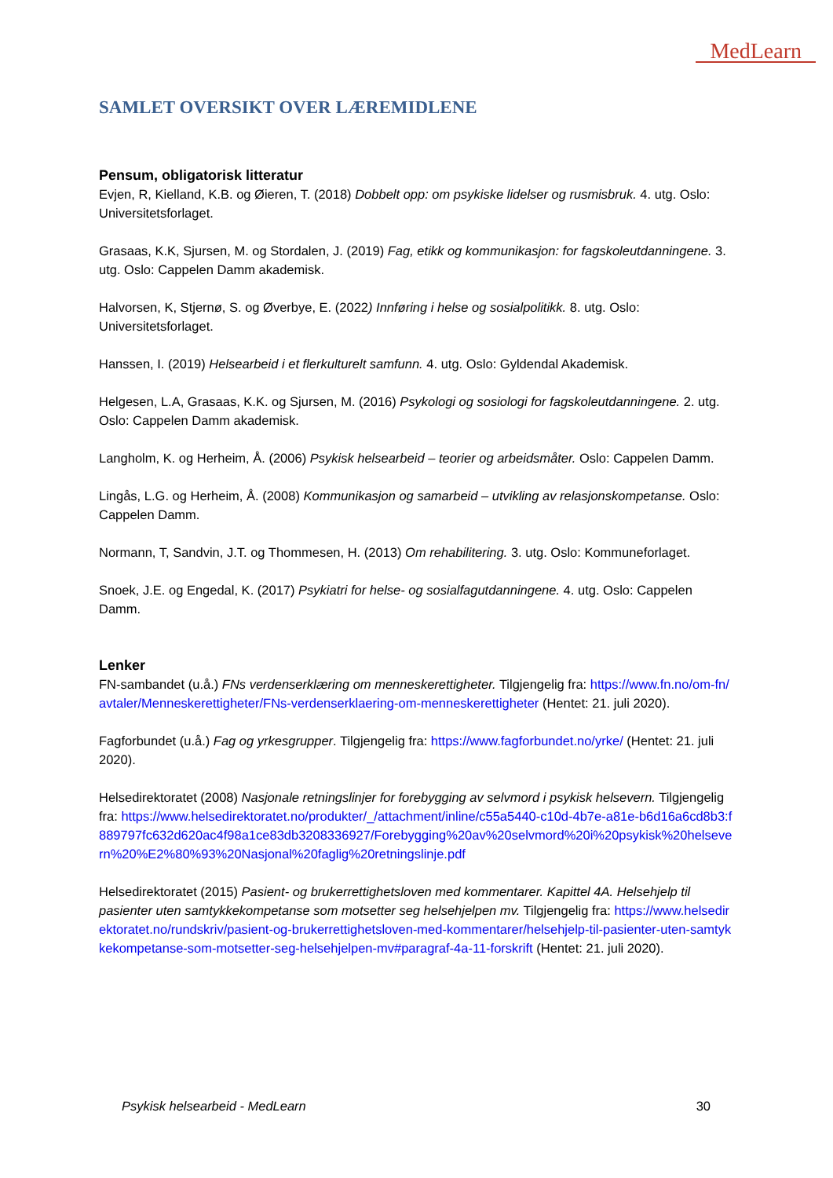MedLearn
SAMLET OVERSIKT OVER LÆREMIDLENE
Pensum, obligatorisk litteratur
Evjen, R, Kielland, K.B. og Øieren, T. (2018) Dobbelt opp: om psykiske lidelser og rusmisbruk. 4. utg. Oslo: Universitetsforlaget.
Grasaas, K.K, Sjursen, M. og Stordalen, J. (2019) Fag, etikk og kommunikasjon: for fagskoleutdanningene. 3. utg. Oslo: Cappelen Damm akademisk.
Halvorsen, K, Stjernø, S. og Øverbye, E. (2022) Innføring i helse og sosialpolitikk. 8. utg. Oslo: Universitetsforlaget.
Hanssen, I. (2019) Helsearbeid i et flerkulturelt samfunn. 4. utg. Oslo: Gyldendal Akademisk.
Helgesen, L.A, Grasaas, K.K. og Sjursen, M. (2016) Psykologi og sosiologi for fagskoleutdanningene. 2. utg. Oslo: Cappelen Damm akademisk.
Langholm, K. og Herheim, Å. (2006) Psykisk helsearbeid – teorier og arbeidsmåter. Oslo: Cappelen Damm.
Lingås, L.G. og Herheim, Å. (2008) Kommunikasjon og samarbeid – utvikling av relasjonskompetanse. Oslo: Cappelen Damm.
Normann, T, Sandvin, J.T. og Thommesen, H. (2013) Om rehabilitering. 3. utg. Oslo: Kommuneforlaget.
Snoek, J.E. og Engedal, K. (2017) Psykiatri for helse- og sosialfagutdanningene. 4. utg. Oslo: Cappelen Damm.
Lenker
FN-sambandet (u.å.) FNs verdenserklæring om menneskerettigheter. Tilgjengelig fra: https://www.fn.no/om-fn/avtaler/Menneskerettigheter/FNs-verdenserklaering-om-menneskerettigheter (Hentet: 21. juli 2020).
Fagforbundet (u.å.) Fag og yrkesgrupper. Tilgjengelig fra: https://www.fagforbundet.no/yrke/ (Hentet: 21. juli 2020).
Helsedirektoratet (2008) Nasjonale retningslinjer for forebygging av selvmord i psykisk helsevern. Tilgjengelig fra: https://www.helsedirektoratet.no/produkter/_/attachment/inline/c55a5440-c10d-4b7e-a81e-b6d16a6cd8b3:f889797fc632d620ac4f98a1ce83db3208336927/Forebygging%20av%20selvmord%20i%20psykisk%20helsevern%20%E2%80%93%20Nasjonal%20faglig%20retningslinje.pdf
Helsedirektoratet (2015) Pasient- og brukerrettighetsloven med kommentarer. Kapittel 4A. Helsehjelp til pasienter uten samtykkekompetanse som motsetter seg helsehjelpen mv. Tilgjengelig fra: https://www.helsedirektoratet.no/rundskriv/pasient-og-brukerrettighetsloven-med-kommentarer/helsehjelp-til-pasienter-uten-samtykkekompetanse-som-motsetter-seg-helsehjelpen-mv#paragraf-4a-11-forskrift (Hentet: 21. juli 2020).
Psykisk helsearbeid - MedLearn 30